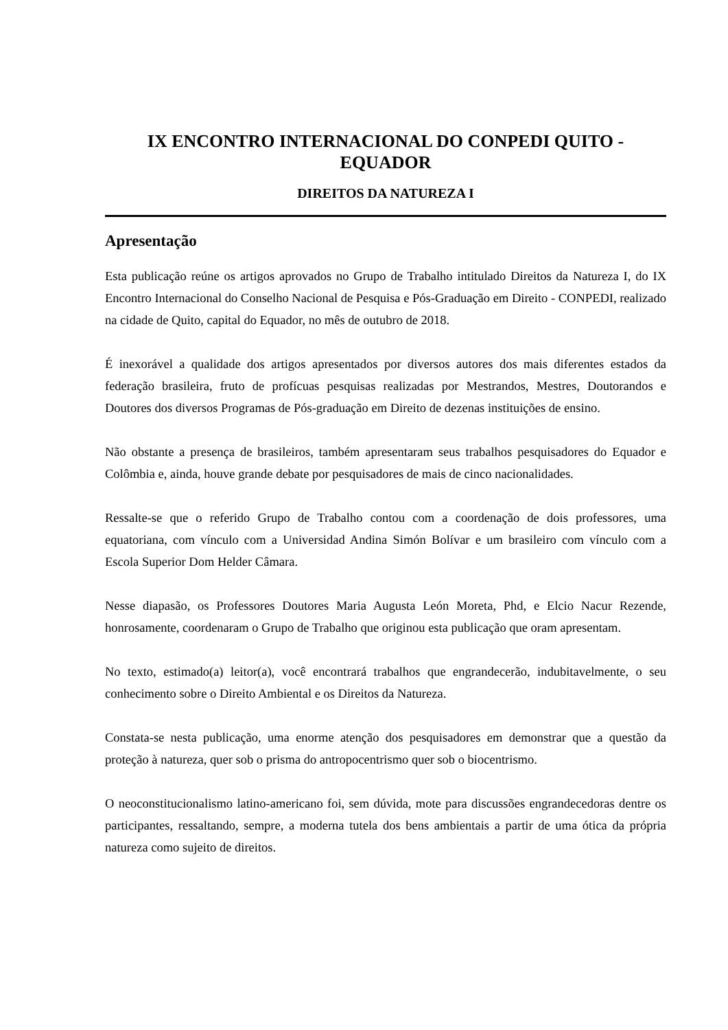IX ENCONTRO INTERNACIONAL DO CONPEDI QUITO -
EQUADOR
DIREITOS DA NATUREZA I
Apresentação
Esta publicação reúne os artigos aprovados no Grupo de Trabalho intitulado Direitos da Natureza I, do IX Encontro Internacional do Conselho Nacional de Pesquisa e Pós-Graduação em Direito - CONPEDI, realizado na cidade de Quito, capital do Equador, no mês de outubro de 2018.
É inexorável a qualidade dos artigos apresentados por diversos autores dos mais diferentes estados da federação brasileira, fruto de profícuas pesquisas realizadas por Mestrandos, Mestres, Doutorandos e Doutores dos diversos Programas de Pós-graduação em Direito de dezenas instituições de ensino.
Não obstante a presença de brasileiros, também apresentaram seus trabalhos pesquisadores do Equador e Colômbia e, ainda, houve grande debate por pesquisadores de mais de cinco nacionalidades.
Ressalte-se que o referido Grupo de Trabalho contou com a coordenação de dois professores, uma equatoriana, com vínculo com a Universidad Andina Simón Bolívar e um brasileiro com vínculo com a Escola Superior Dom Helder Câmara.
Nesse diapasão, os Professores Doutores Maria Augusta León Moreta, Phd, e Elcio Nacur Rezende, honrosamente, coordenaram o Grupo de Trabalho que originou esta publicação que oram apresentam.
No texto, estimado(a) leitor(a), você encontrará trabalhos que engrandecerão, indubitavelmente, o seu conhecimento sobre o Direito Ambiental e os Direitos da Natureza.
Constata-se nesta publicação, uma enorme atenção dos pesquisadores em demonstrar que a questão da proteção à natureza, quer sob o prisma do antropocentrismo quer sob o biocentrismo.
O neoconstitucionalismo latino-americano foi, sem dúvida, mote para discussões engrandecedoras dentre os participantes, ressaltando, sempre, a moderna tutela dos bens ambientais a partir de uma ótica da própria natureza como sujeito de direitos.